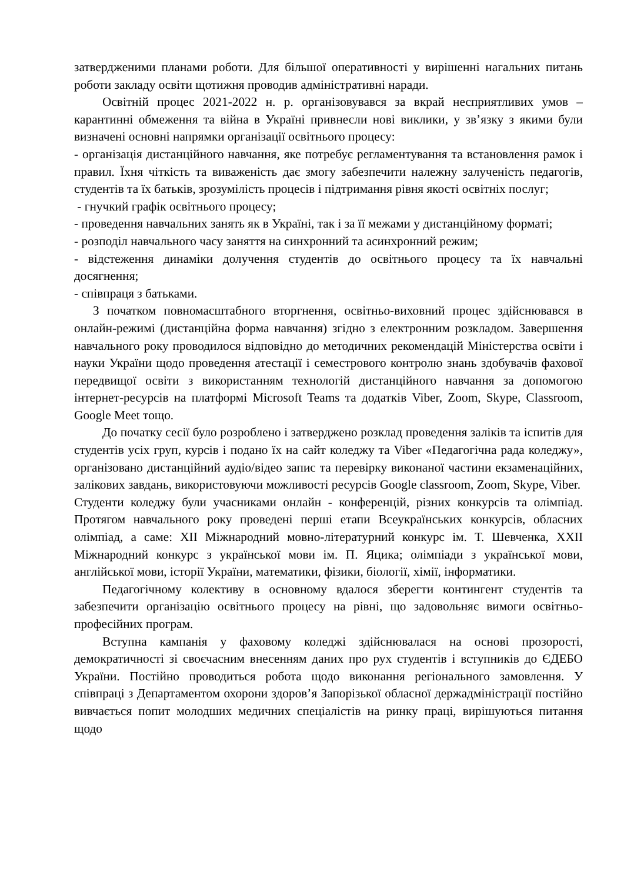затвердженими планами роботи. Для більшої оперативності у вирішенні нагальних питань роботи закладу освіти щотижня проводив адміністративні наради.
Освітній процес 2021-2022 н. р. організовувався за вкрай несприятливих умов – карантинні обмеження та війна в Україні привнесли нові виклики, у зв’язку з якими були визначені основні напрямки організації освітнього процесу:
- організація дистанційного навчання, яке потребує регламентування та встановлення рамок і правил. Їхня чіткість та виваженість дає змогу забезпечити належну залученість педагогів, студентів та їх батьків, зрозумілість процесів і підтримання рівня якості освітніх послуг;
- гнучкий графік освітнього процесу;
- проведення навчальних занять як в Україні, так і за її межами у дистанційному форматі;
- розподіл навчального часу заняття на синхронний та асинхронний режим;
- відстеження динаміки долучення студентів до освітнього процесу та їх навчальні досягнення;
- співпраця з батьками.
З початком повномасштабного вторгнення, освітньо-виховний процес здійснювався в онлайн-режимі (дистанційна форма навчання) згідно з електронним розкладом. Завершення навчального року проводилося відповідно до методичних рекомендацій Міністерства освіти і науки України щодо проведення атестації і семестрового контролю знань здобувачів фахової передвищої освіти з використанням технологій дистанційного навчання за допомогою інтернет-ресурсів на платформі Microsoft Teams та додатків Viber, Zoom, Skype, Classroom, Google Meet тощо.
До початку сесії було розроблено і затверджено розклад проведення заліків та іспитів для студентів усіх груп, курсів і подано їх на сайт коледжу та Viber «Педагогічна рада коледжу», організовано дистанційний аудіо/відео запис та перевірку виконаної частини екзаменаційних, залікових завдань, використовуючи можливості ресурсів Google classroom, Zoom, Skype, Viber.
Студенти коледжу були учасниками онлайн - конференцій, різних конкурсів та олімпіад. Протягом навчального року проведені перші етапи Всеукраїнських конкурсів, обласних олімпіад, а саме: XII Міжнародний мовно-літературний конкурс ім. Т. Шевченка, XXII Міжнародний конкурс з української мови ім. П. Яцика; олімпіади з української мови, англійської мови, історії України, математики, фізики, біології, хімії, інформатики.
Педагогічному колективу в основному вдалося зберегти контингент студентів та забезпечити організацію освітнього процесу на рівні, що задовольняє вимоги освітньо-професійних програм.
Вступна кампанія у фаховому коледжі здійснювалася на основі прозорості, демократичності зі своєчасним внесенням даних про рух студентів і вступників до ЄДЕБО України. Постійно проводиться робота щодо виконання регіонального замовлення. У співпраці з Департаментом охорони здоров’я Запорізької обласної держадміністрації постійно вивчається попит молодших медичних спеціалістів на ринку праці, вирішуються питання щодо